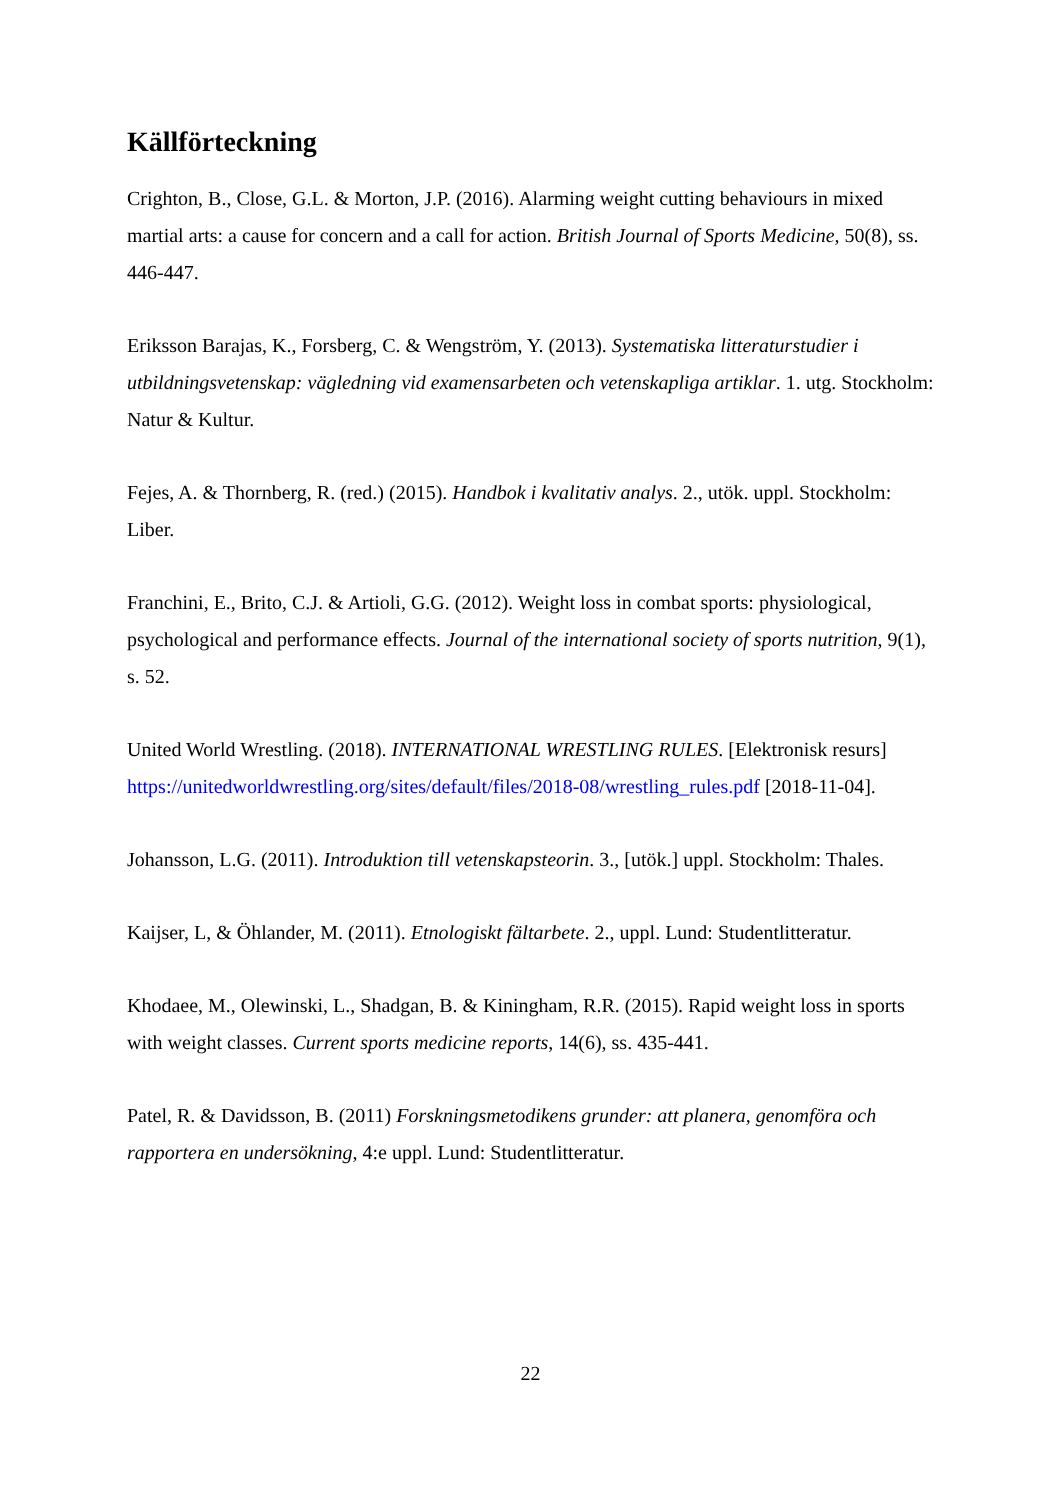Källförteckning
Crighton, B., Close, G.L. & Morton, J.P. (2016). Alarming weight cutting behaviours in mixed martial arts: a cause for concern and a call for action. British Journal of Sports Medicine, 50(8), ss. 446-447.
Eriksson Barajas, K., Forsberg, C. & Wengström, Y. (2013). Systematiska litteraturstudier i utbildningsvetenskap: vägledning vid examensarbeten och vetenskapliga artiklar. 1. utg. Stockholm: Natur & Kultur.
Fejes, A. & Thornberg, R. (red.) (2015). Handbok i kvalitativ analys. 2., utök. uppl. Stockholm: Liber.
Franchini, E., Brito, C.J. & Artioli, G.G. (2012). Weight loss in combat sports: physiological, psychological and performance effects. Journal of the international society of sports nutrition, 9(1), s. 52.
United World Wrestling. (2018). INTERNATIONAL WRESTLING RULES. [Elektronisk resurs] https://unitedworldwrestling.org/sites/default/files/2018-08/wrestling_rules.pdf [2018-11-04].
Johansson, L.G. (2011). Introduktion till vetenskapsteorin. 3., [utök.] uppl. Stockholm: Thales.
Kaijser, L, & Öhlander, M. (2011). Etnologiskt fältarbete. 2., uppl. Lund: Studentlitteratur.
Khodaee, M., Olewinski, L., Shadgan, B. & Kiningham, R.R. (2015). Rapid weight loss in sports with weight classes. Current sports medicine reports, 14(6), ss. 435-441.
Patel, R. & Davidsson, B. (2011) Forskningsmetodikens grunder: att planera, genomföra och rapportera en undersökning, 4:e uppl. Lund: Studentlitteratur.
22